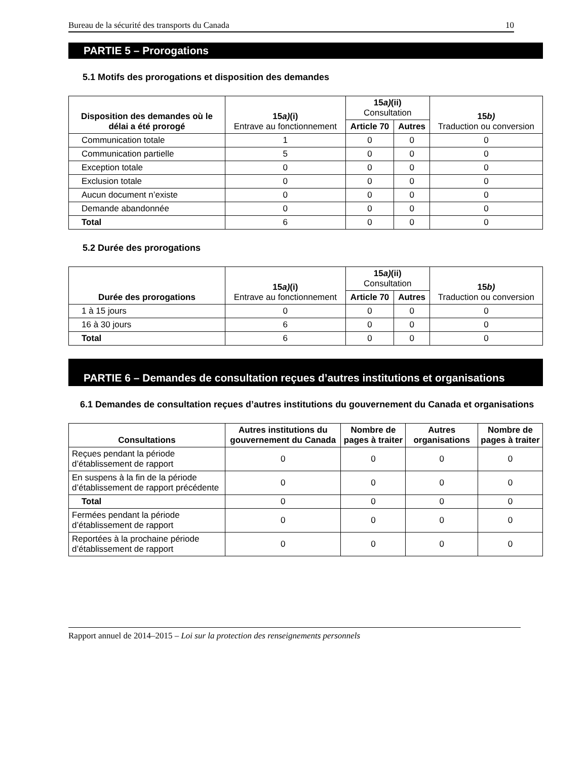Bureau de la sécurité des transports du Canada 10
PARTIE 5 – Prorogations
5.1 Motifs des prorogations et disposition des demandes
| Disposition des demandes où le délai a été prorogé | 15 a) (i) Entrave au fonctionnement | 15 a) (ii) Consultation | | 15 b) Traduction ou conversion |
| --- | --- | --- | --- | --- |
| | | Article 70 | Autres | |
| Communication totale | 1 | 0 | 0 | 0 |
| Communication partielle | 5 | 0 | 0 | 0 |
| Exception totale | 0 | 0 | 0 | 0 |
| Exclusion totale | 0 | 0 | 0 | 0 |
| Aucun document n’existe | 0 | 0 | 0 | 0 |
| Demande abandonnée | 0 | 0 | 0 | 0 |
| Total | 6 | 0 | 0 | 0 |
5.2 Durée des prorogations
| Durée des prorogations | 15 a) (i) Entrave au fonctionnement | 15 a) (ii) Consultation | | 15 b) Traduction ou conversion |
| --- | --- | --- | --- | --- |
| | | Article 70 | Autres | |
| 1 à 15 jours | 0 | 0 | 0 | 0 |
| 16 à 30 jours | 6 | 0 | 0 | 0 |
| Total | 6 | 0 | 0 | 0 |
PARTIE 6 – Demandes de consultation reçues d’autres institutions et organisations
6.1 Demandes de consultation reçues d’autres institutions du gouvernement du Canada et organisations
| Consultations | Autres institutions du gouvernement du Canada | Nombre de pages à traiter | Autres organisations | Nombre de pages à traiter |
| --- | --- | --- | --- | --- |
| Reçues pendant la période d’établissement de rapport | 0 | 0 | 0 | 0 |
| En suspens à la fin de la période d’établissement de rapport précédente | 0 | 0 | 0 | 0 |
| Total | 0 | 0 | 0 | 0 |
| Fermées pendant la période d’établissement de rapport | 0 | 0 | 0 | 0 |
| Reportées à la prochaine période d’établissement de rapport | 0 | 0 | 0 | 0 |
Rapport annuel de 2014–2015 – Loi sur la protection des renseignements personnels